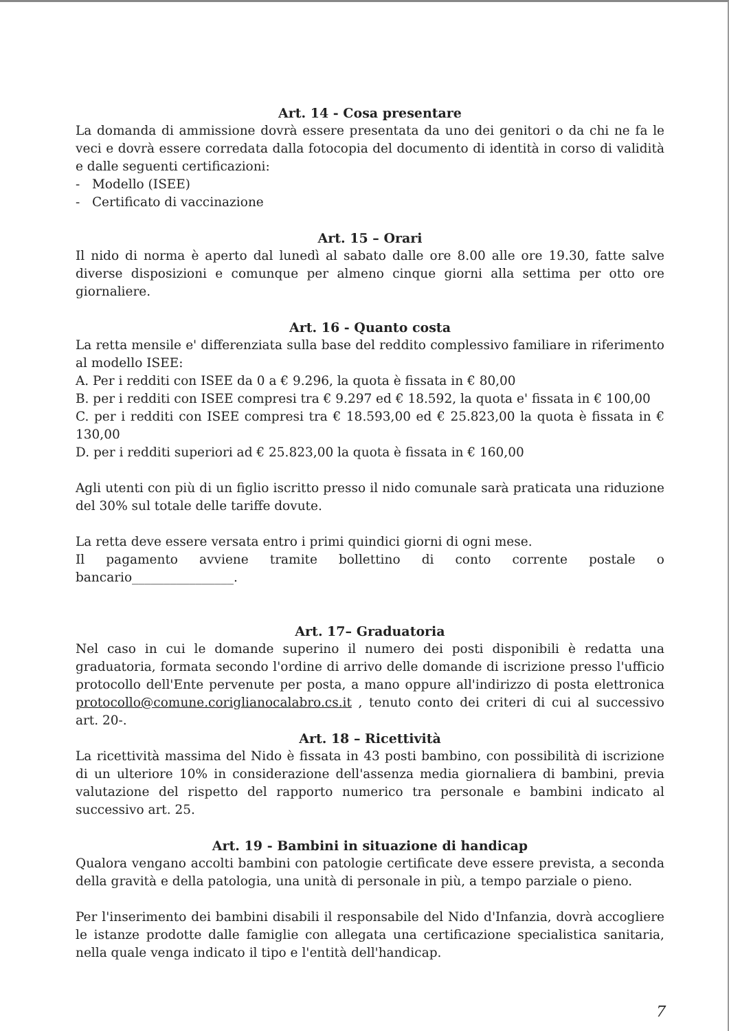Art. 14 - Cosa presentare
La domanda di ammissione dovrà essere presentata da uno dei genitori o da chi ne fa le veci e dovrà essere corredata dalla fotocopia del documento di identità in corso di validità e dalle seguenti certificazioni:
- Modello (ISEE)
- Certificato di vaccinazione
Art. 15 – Orari
Il nido di norma è aperto dal lunedì al sabato dalle ore 8.00 alle ore 19.30, fatte salve diverse disposizioni e comunque per almeno cinque giorni alla settima per otto ore giornaliere.
Art. 16 - Quanto costa
La retta mensile e' differenziata sulla base del reddito complessivo familiare in riferimento al modello ISEE:
A. Per i redditi con ISEE da 0 a € 9.296, la quota è fissata in € 80,00
B. per i redditi con ISEE compresi tra € 9.297 ed € 18.592, la quota e' fissata in € 100,00
C. per i redditi con ISEE compresi tra € 18.593,00 ed € 25.823,00 la quota è fissata in € 130,00
D. per i redditi superiori ad € 25.823,00 la quota è fissata in € 160,00
Agli utenti con più di un figlio iscritto presso il nido comunale sarà praticata una riduzione del 30% sul totale delle tariffe dovute.
La retta deve essere versata entro i primi quindici giorni di ogni mese.
Il pagamento avviene tramite bollettino di conto corrente postale o bancario________________.
Art. 17– Graduatoria
Nel caso in cui le domande superino il numero dei posti disponibili è redatta una graduatoria, formata secondo l'ordine di arrivo delle domande di iscrizione presso l'ufficio protocollo dell'Ente pervenute per posta, a mano oppure all'indirizzo di posta elettronica protocollo@comune.coriglianocalabro.cs.it , tenuto conto dei criteri di cui al successivo art. 20-.
Art. 18 – Ricettività
La ricettività massima del Nido è fissata in 43 posti bambino, con possibilità di iscrizione di un ulteriore 10% in considerazione dell'assenza media giornaliera di bambini, previa valutazione del rispetto del rapporto numerico tra personale e bambini indicato al successivo art. 25.
Art. 19 - Bambini in situazione di handicap
Qualora vengano accolti bambini con patologie certificate deve essere prevista, a seconda della gravità e della patologia, una unità di personale in più, a tempo parziale o pieno.
Per l'inserimento dei bambini disabili il responsabile del Nido d'Infanzia, dovrà accogliere le istanze prodotte dalle famiglie con allegata una certificazione specialistica sanitaria, nella quale venga indicato il tipo e l'entità dell'handicap.
7